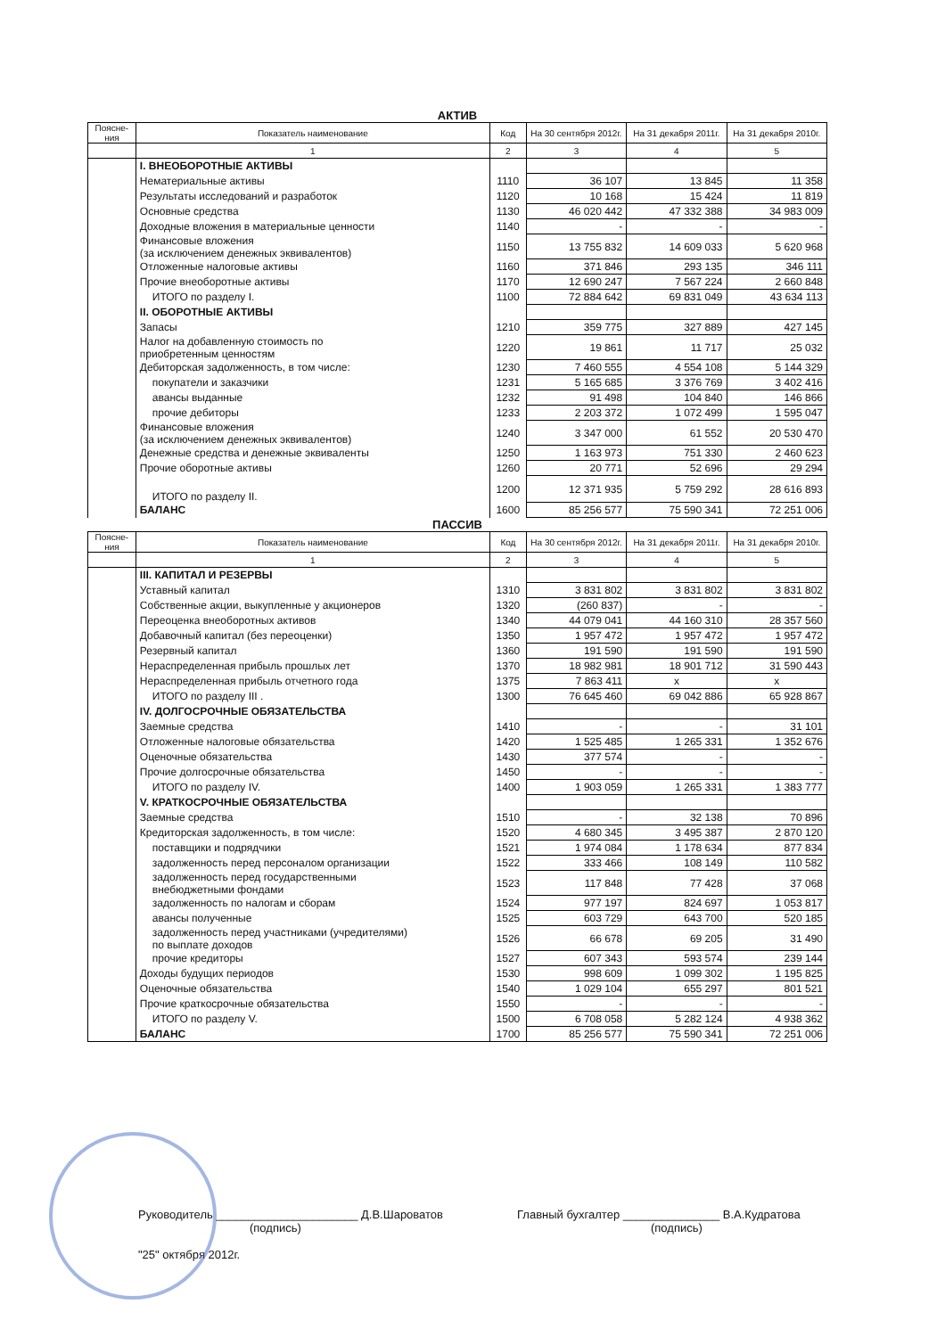АКТИВ
| Поясне-ния | Показатель наименование | Код | На 30 сентября 2012г. | На 31 декабря 2011г. | На 31 декабря 2010г. |
| --- | --- | --- | --- | --- | --- |
| | 1 | 2 | 3 | 4 | 5 |
| | I. ВНЕОБОРОТНЫЕ АКТИВЫ | | | | |
| | Нематериальные активы | 1110 | 36 107 | 13 845 | 11 358 |
| | Результаты исследований и разработок | 1120 | 10 168 | 15 424 | 11 819 |
| | Основные средства | 1130 | 46 020 442 | 47 332 388 | 34 983 009 |
| | Доходные вложения в материальные ценности | 1140 | - | - | - |
| | Финансовые вложения (за исключением денежных эквивалентов) | 1150 | 13 755 832 | 14 609 033 | 5 620 968 |
| | Отложенные налоговые активы | 1160 | 371 846 | 293 135 | 346 111 |
| | Прочие внеоборотные активы | 1170 | 12 690 247 | 7 567 224 | 2 660 848 |
| | ИТОГО по разделу I. | 1100 | 72 884 642 | 69 831 049 | 43 634 113 |
| | II. ОБОРОТНЫЕ АКТИВЫ | | | | |
| | Запасы | 1210 | 359 775 | 327 889 | 427 145 |
| | Налог на добавленную стоимость по приобретенным ценностям | 1220 | 19 861 | 11 717 | 25 032 |
| | Дебиторская задолженность, в том числе: | 1230 | 7 460 555 | 4 554 108 | 5 144 329 |
| | покупатели и заказчики | 1231 | 5 165 685 | 3 376 769 | 3 402 416 |
| | авансы выданные | 1232 | 91 498 | 104 840 | 146 866 |
| | прочие дебиторы | 1233 | 2 203 372 | 1 072 499 | 1 595 047 |
| | Финансовые вложения (за исключением денежных эквивалентов) | 1240 | 3 347 000 | 61 552 | 20 530 470 |
| | Денежные средства и денежные эквиваленты | 1250 | 1 163 973 | 751 330 | 2 460 623 |
| | Прочие оборотные активы | 1260 | 20 771 | 52 696 | 29 294 |
| | ИТОГО по разделу II. | 1200 | 12 371 935 | 5 759 292 | 28 616 893 |
| | БАЛАНС | 1600 | 85 256 577 | 75 590 341 | 72 251 006 |
ПАССИВ
| Поясне-ния | Показатель наименование | Код | На 30 сентября 2012г. | На 31 декабря 2011г. | На 31 декабря 2010г. |
| --- | --- | --- | --- | --- | --- |
| | 1 | 2 | 3 | 4 | 5 |
| | III. КАПИТАЛ И РЕЗЕРВЫ | | | | |
| | Уставный капитал | 1310 | 3 831 802 | 3 831 802 | 3 831 802 |
| | Собственные акции, выкупленные у акционеров | 1320 | (260 837) | - | - |
| | Переоценка внеоборотных активов | 1340 | 44 079 041 | 44 160 310 | 28 357 560 |
| | Добавочный капитал (без переоценки) | 1350 | 1 957 472 | 1 957 472 | 1 957 472 |
| | Резервный капитал | 1360 | 191 590 | 191 590 | 191 590 |
| | Нераспределенная прибыль прошлых лет | 1370 | 18 982 981 | 18 901 712 | 31 590 443 |
| | Нераспределенная прибыль отчетного года | 1375 | 7 863 411 | x | x |
| | ИТОГО по разделу III . | 1300 | 76 645 460 | 69 042 886 | 65 928 867 |
| | IV. ДОЛГОСРОЧНЫЕ ОБЯЗАТЕЛЬСТВА | | | | |
| | Заемные средства | 1410 | - | - | 31 101 |
| | Отложенные налоговые обязательства | 1420 | 1 525 485 | 1 265 331 | 1 352 676 |
| | Оценочные обязательства | 1430 | 377 574 | - | - |
| | Прочие долгосрочные обязательства | 1450 | - | - | - |
| | ИТОГО по разделу IV. | 1400 | 1 903 059 | 1 265 331 | 1 383 777 |
| | V. КРАТКОСРОЧНЫЕ ОБЯЗАТЕЛЬСТВА | | | | |
| | Заемные средства | 1510 | - | 32 138 | 70 896 |
| | Кредиторская задолженность, в том числе: | 1520 | 4 680 345 | 3 495 387 | 2 870 120 |
| | поставщики и подрядчики | 1521 | 1 974 084 | 1 178 634 | 877 834 |
| | задолженность перед персоналом организации | 1522 | 333 466 | 108 149 | 110 582 |
| | задолженность перед государственными внебюджетными фондами | 1523 | 117 848 | 77 428 | 37 068 |
| | задолженность по налогам и сборам | 1524 | 977 197 | 824 697 | 1 053 817 |
| | авансы полученные | 1525 | 603 729 | 643 700 | 520 185 |
| | задолженность перед участниками (учредителями) по выплате доходов | 1526 | 66 678 | 69 205 | 31 490 |
| | прочие кредиторы | 1527 | 607 343 | 593 574 | 239 144 |
| | Доходы будущих периодов | 1530 | 998 609 | 1 099 302 | 1 195 825 |
| | Оценочные обязательства | 1540 | 1 029 104 | 655 297 | 801 521 |
| | Прочие краткосрочные обязательства | 1550 | - | - | - |
| | ИТОГО по разделу V. | 1500 | 6 708 058 | 5 282 124 | 4 938 362 |
| | БАЛАНС | 1700 | 85 256 577 | 75 590 341 | 72 251 006 |
Руководитель ______________________ Д.В.Шароватов
(подпись)
"25" октября 2012г.
Главный бухгалтер _______________ В.А.Кудратова
(подпись)